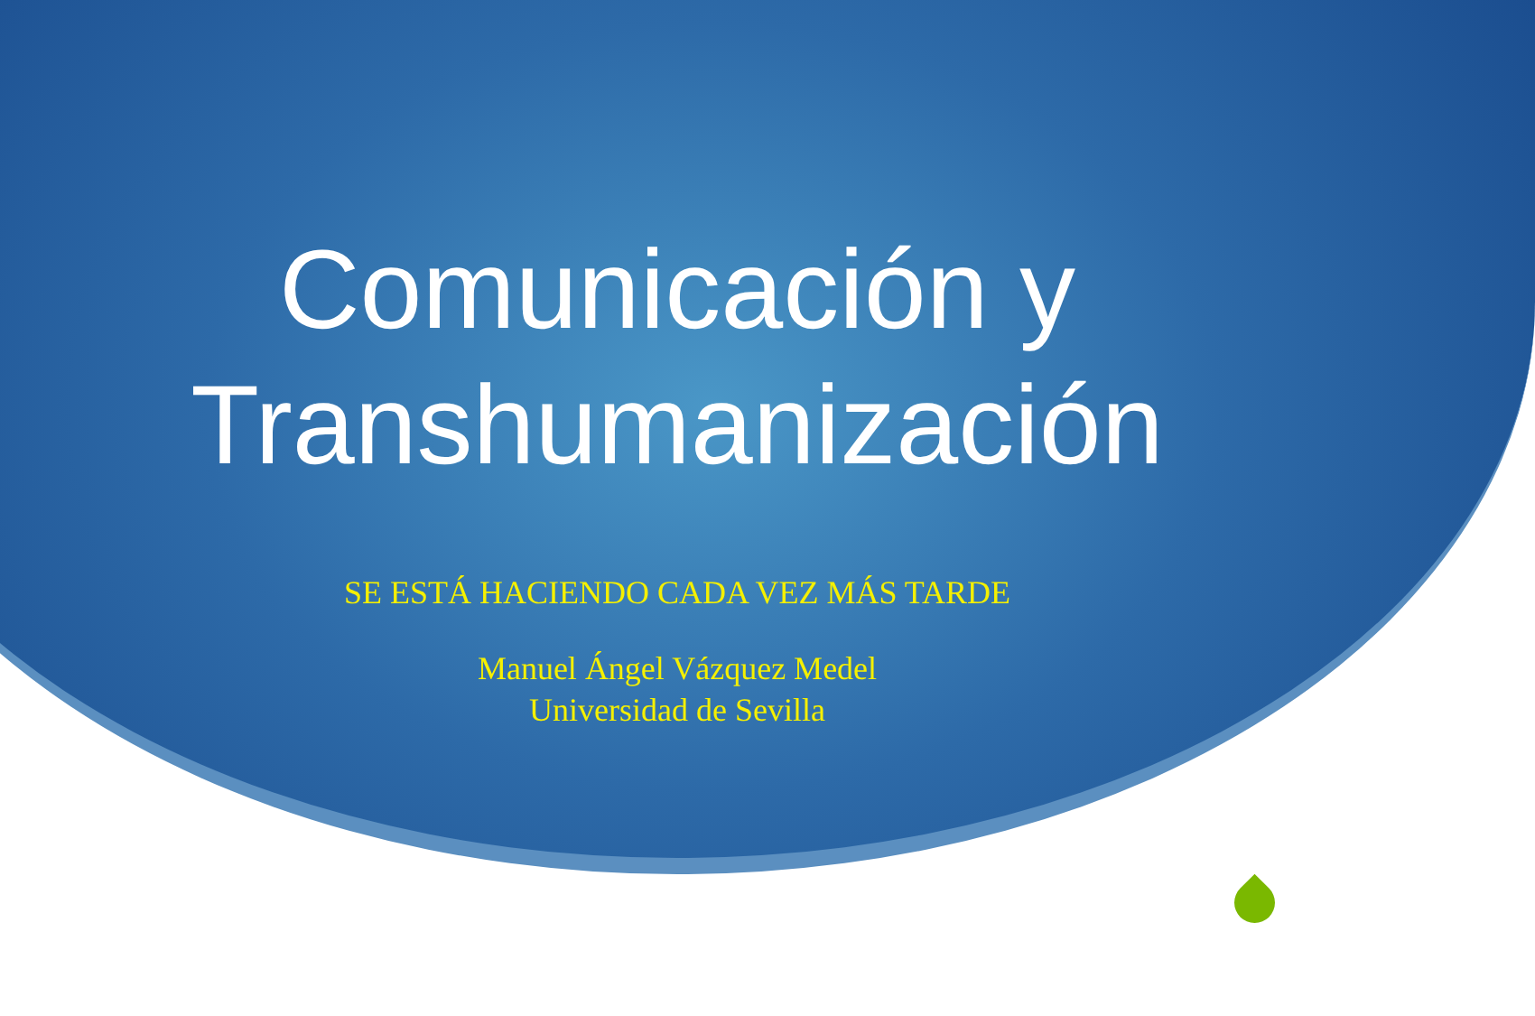Comunicación y
Transhumanización
SE ESTÁ HACIENDO CADA VEZ MÁS TARDE
Manuel Ángel Vázquez Medel
Universidad de Sevilla